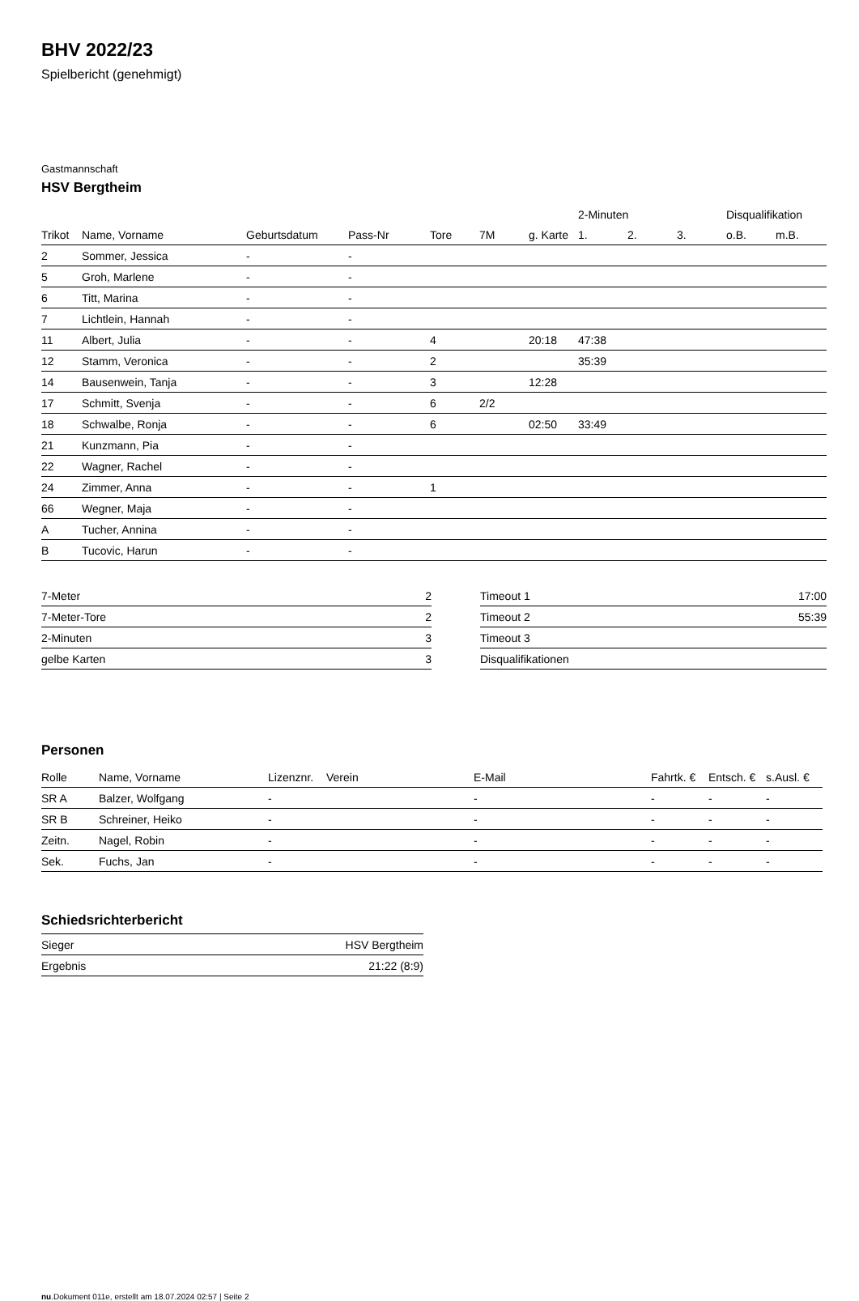BHV 2022/23
Spielbericht (genehmigt)
Gastmannschaft
HSV Bergtheim
| | | | | | | | 2-Minuten | | | Disqualifikation | |
| --- | --- | --- | --- | --- | --- | --- | --- | --- | --- | --- | --- |
| Trikot | Name, Vorname | Geburtsdatum | Pass-Nr | Tore | 7M | g. Karte | 1. | 2. | 3. | o.B. | m.B. |
| 2 | Sommer, Jessica | - | - | | | | | | | | |
| 5 | Groh, Marlene | - | - | | | | | | | | |
| 6 | Titt, Marina | - | - | | | | | | | | |
| 7 | Lichtlein, Hannah | - | - | | | | | | | | |
| 11 | Albert, Julia | - | - | 4 | | 20:18 | 47:38 | | | | |
| 12 | Stamm, Veronica | - | - | 2 | | | 35:39 | | | | |
| 14 | Bausenwein, Tanja | - | - | 3 | | 12:28 | | | | | |
| 17 | Schmitt, Svenja | - | - | 6 | 2/2 | | | | | | |
| 18 | Schwalbe, Ronja | - | - | 6 | | 02:50 | 33:49 | | | | |
| 21 | Kunzmann, Pia | - | - | | | | | | | | |
| 22 | Wagner, Rachel | - | - | | | | | | | | |
| 24 | Zimmer, Anna | - | - | 1 | | | | | | | |
| 66 | Wegner, Maja | - | - | | | | | | | | |
| A | Tucher, Annina | - | - | | | | | | | | |
| B | Tucovic, Harun | - | - | | | | | | | | |
| 7-Meter | 2 |
| 7-Meter-Tore | 2 |
| 2-Minuten | 3 |
| gelbe Karten | 3 |
| Timeout 1 | 17:00 |
| Timeout 2 | 55:39 |
| Timeout 3 | |
| Disqualifikationen | |
Personen
| Rolle | Name, Vorname | Lizenznr. | Verein | E-Mail | Fahrtk. € | Entsch. € | s.Ausl. € |
| --- | --- | --- | --- | --- | --- | --- | --- |
| SR A | Balzer, Wolfgang | - | | - | - | - | - |
| SR B | Schreiner, Heiko | - | | - | - | - | - |
| Zeitn. | Nagel, Robin | - | | - | - | - | - |
| Sek. | Fuchs, Jan | - | | - | - | - | - |
Schiedsrichterbericht
| Sieger | HSV Bergtheim |
| Ergebnis | 21:22 (8:9) |
nu.Dokument 011e, erstellt am 18.07.2024 02:57 | Seite 2